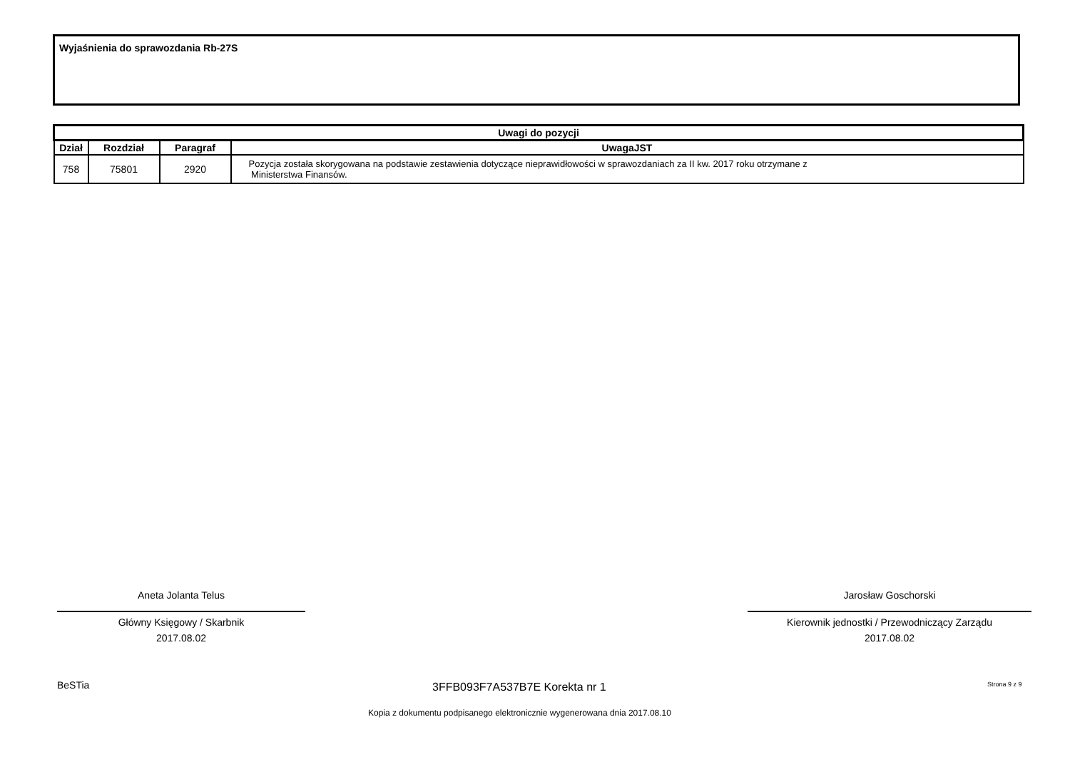Wyjaśnienia do sprawozdania Rb-27S
| Uwagi do pozycji | | | |
| --- | --- | --- | --- |
| Dział | Rozdział | Paragraf | UwagaJST |
| 758 | 75801 | 2920 | Pozycja została skorygowana na podstawie zestawienia dotyczące nieprawidłowości w sprawozdaniach za II kw. 2017 roku otrzymane z Ministerstwa Finansów. |
Aneta Jolanta Telus
Główny Księgowy / Skarbnik
2017.08.02
Jarosław Goschorski
Kierownik jednostki / Przewodniczący Zarządu
2017.08.02
BeSTia 3FFB093F7A537B7E Korekta nr 1 Strona 9 z 9
Kopia z dokumentu podpisanego elektronicznie wygenerowana dnia 2017.08.10